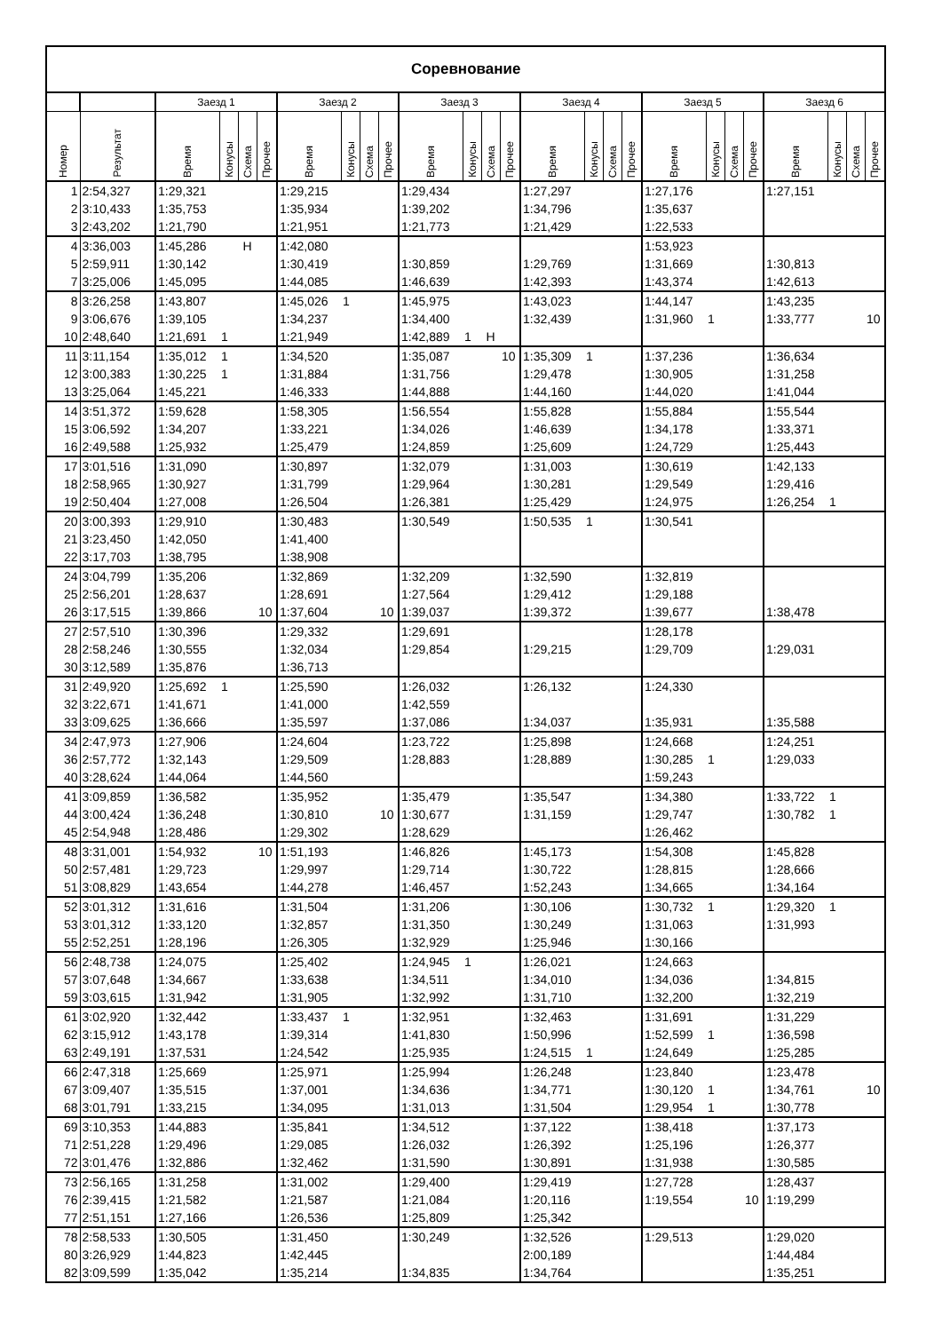| Соревнование | | | | | | | | | | | | | | | | | | | | | | | | | |
| --- | --- | --- | --- | --- | --- | --- | --- | --- | --- | --- | --- | --- | --- | --- | --- | --- | --- | --- | --- | --- | --- | --- | --- | --- | --- |
| | | Заезд 1 | | | | Заезд 2 | | | | Заезд 3 | | | | Заезд 4 | | | | Заезд 5 | | | | Заезд 6 | | | |
| Номер | Результат | Время | Конусы | Схема | Прочее | Время | Конусы | Схема | Прочее | Время | Конусы | Схема | Прочее | Время | Конусы | Схема | Прочее | Время | Конусы | Схема | Прочее | Время | Конусы | Схема | Прочее |
| 1 | 2:54,327 | 1:29,321 | | | | 1:29,215 | | | | 1:29,434 | | | | 1:27,297 | | | | 1:27,176 | | | | 1:27,151 | | | |
| 2 | 3:10,433 | 1:35,753 | | | | 1:35,934 | | | | 1:39,202 | | | | 1:34,796 | | | | 1:35,637 | | | | | | | |
| 3 | 2:43,202 | 1:21,790 | | | | 1:21,951 | | | | 1:21,773 | | | | 1:21,429 | | | | 1:22,533 | | | | | | | |
| 4 | 3:36,003 | 1:45,286 | | Н | | 1:42,080 | | | | | | | | | | | | 1:53,923 | | | | | | | |
| 5 | 2:59,911 | 1:30,142 | | | | 1:30,419 | | | | 1:30,859 | | | | 1:29,769 | | | | 1:31,669 | | | | 1:30,813 | | | |
| 7 | 3:25,006 | 1:45,095 | | | | 1:44,085 | | | | 1:46,639 | | | | 1:42,393 | | | | 1:43,374 | | | | 1:42,613 | | | |
| 8 | 3:26,258 | 1:43,807 | | | | 1:45,026 | 1 | | | 1:45,975 | | | | 1:43,023 | | | | 1:44,147 | | | | 1:43,235 | | | |
| 9 | 3:06,676 | 1:39,105 | | | | 1:34,237 | | | | 1:34,400 | | | | 1:32,439 | | | | 1:31,960 | 1 | | | 1:33,777 | | | 10 |
| 10 | 2:48,640 | 1:21,691 | 1 | | | 1:21,949 | | | | 1:42,889 | 1 | Н | | | | | | | | | | | | | |
| 11 | 3:11,154 | 1:35,012 | 1 | | | 1:34,520 | | | | 1:35,087 | | | 10 | 1:35,309 | 1 | | | 1:37,236 | | | | 1:36,634 | | | |
| 12 | 3:00,383 | 1:30,225 | 1 | | | 1:31,884 | | | | 1:31,756 | | | | 1:29,478 | | | | 1:30,905 | | | | 1:31,258 | | | |
| 13 | 3:25,064 | 1:45,221 | | | | 1:46,333 | | | | 1:44,888 | | | | 1:44,160 | | | | 1:44,020 | | | | 1:41,044 | | | |
| 14 | 3:51,372 | 1:59,628 | | | | 1:58,305 | | | | 1:56,554 | | | | 1:55,828 | | | | 1:55,884 | | | | 1:55,544 | | | |
| 15 | 3:06,592 | 1:34,207 | | | | 1:33,221 | | | | 1:34,026 | | | | 1:46,639 | | | | 1:34,178 | | | | 1:33,371 | | | |
| 16 | 2:49,588 | 1:25,932 | | | | 1:25,479 | | | | 1:24,859 | | | | 1:25,609 | | | | 1:24,729 | | | | 1:25,443 | | | |
| 17 | 3:01,516 | 1:31,090 | | | | 1:30,897 | | | | 1:32,079 | | | | 1:31,003 | | | | 1:30,619 | | | | 1:42,133 | | | |
| 18 | 2:58,965 | 1:30,927 | | | | 1:31,799 | | | | 1:29,964 | | | | 1:30,281 | | | | 1:29,549 | | | | 1:29,416 | | | |
| 19 | 2:50,404 | 1:27,008 | | | | 1:26,504 | | | | 1:26,381 | | | | 1:25,429 | | | | 1:24,975 | | | | 1:26,254 | 1 | | |
| 20 | 3:00,393 | 1:29,910 | | | | 1:30,483 | | | | 1:30,549 | | | | 1:50,535 | 1 | | | 1:30,541 | | | | | | | |
| 21 | 3:23,450 | 1:42,050 | | | | 1:41,400 | | | | | | | | | | | | | | | | | | | |
| 22 | 3:17,703 | 1:38,795 | | | | 1:38,908 | | | | | | | | | | | | | | | | | | | |
| 24 | 3:04,799 | 1:35,206 | | | | 1:32,869 | | | | 1:32,209 | | | | 1:32,590 | | | | 1:32,819 | | | | | | | |
| 25 | 2:56,201 | 1:28,637 | | | | 1:28,691 | | | | 1:27,564 | | | | 1:29,412 | | | | 1:29,188 | | | | | | | |
| 26 | 3:17,515 | 1:39,866 | | | 10 | 1:37,604 | | | 10 | 1:39,037 | | | | 1:39,372 | | | | 1:39,677 | | | | 1:38,478 | | | |
| 27 | 2:57,510 | 1:30,396 | | | | 1:29,332 | | | | 1:29,691 | | | | | | | | 1:28,178 | | | | | | | |
| 28 | 2:58,246 | 1:30,555 | | | | 1:32,034 | | | | 1:29,854 | | | | 1:29,215 | | | | 1:29,709 | | | | 1:29,031 | | | |
| 30 | 3:12,589 | 1:35,876 | | | | 1:36,713 | | | | | | | | | | | | | | | | | | | |
| 31 | 2:49,920 | 1:25,692 | 1 | | | 1:25,590 | | | | 1:26,032 | | | | 1:26,132 | | | | 1:24,330 | | | | | | | |
| 32 | 3:22,671 | 1:41,671 | | | | 1:41,000 | | | | 1:42,559 | | | | | | | | | | | | | | | |
| 33 | 3:09,625 | 1:36,666 | | | | 1:35,597 | | | | 1:37,086 | | | | 1:34,037 | | | | 1:35,931 | | | | 1:35,588 | | | |
| 34 | 2:47,973 | 1:27,906 | | | | 1:24,604 | | | | 1:23,722 | | | | 1:25,898 | | | | 1:24,668 | | | | 1:24,251 | | | |
| 36 | 2:57,772 | 1:32,143 | | | | 1:29,509 | | | | 1:28,883 | | | | 1:28,889 | | | | 1:30,285 | 1 | | | 1:29,033 | | | |
| 40 | 3:28,624 | 1:44,064 | | | | 1:44,560 | | | | | | | | | | | | 1:59,243 | | | | | | | |
| 41 | 3:09,859 | 1:36,582 | | | | 1:35,952 | | | | 1:35,479 | | | | 1:35,547 | | | | 1:34,380 | | | | 1:33,722 | 1 | | |
| 44 | 3:00,424 | 1:36,248 | | | | 1:30,810 | | | 10 | 1:30,677 | | | | 1:31,159 | | | | 1:29,747 | | | | 1:30,782 | 1 | | |
| 45 | 2:54,948 | 1:28,486 | | | | 1:29,302 | | | | 1:28,629 | | | | | | | | 1:26,462 | | | | | | | |
| 48 | 3:31,001 | 1:54,932 | | | 10 | 1:51,193 | | | | 1:46,826 | | | | 1:45,173 | | | | 1:54,308 | | | | 1:45,828 | | | |
| 50 | 2:57,481 | 1:29,723 | | | | 1:29,997 | | | | 1:29,714 | | | | 1:30,722 | | | | 1:28,815 | | | | 1:28,666 | | | |
| 51 | 3:08,829 | 1:43,654 | | | | 1:44,278 | | | | 1:46,457 | | | | 1:52,243 | | | | 1:34,665 | | | | 1:34,164 | | | |
| 52 | 3:01,312 | 1:31,616 | | | | 1:31,504 | | | | 1:31,206 | | | | 1:30,106 | | | | 1:30,732 | 1 | | | 1:29,320 | 1 | | |
| 53 | 3:01,312 | 1:33,120 | | | | 1:32,857 | | | | 1:31,350 | | | | 1:30,249 | | | | 1:31,063 | | | | 1:31,993 | | | |
| 55 | 2:52,251 | 1:28,196 | | | | 1:26,305 | | | | 1:32,929 | | | | 1:25,946 | | | | 1:30,166 | | | | | | | |
| 56 | 2:48,738 | 1:24,075 | | | | 1:25,402 | | | | 1:24,945 | 1 | | | 1:26,021 | | | | 1:24,663 | | | | | | | |
| 57 | 3:07,648 | 1:34,667 | | | | 1:33,638 | | | | 1:34,511 | | | | 1:34,010 | | | | 1:34,036 | | | | 1:34,815 | | | |
| 59 | 3:03,615 | 1:31,942 | | | | 1:31,905 | | | | 1:32,992 | | | | 1:31,710 | | | | 1:32,200 | | | | 1:32,219 | | | |
| 61 | 3:02,920 | 1:32,442 | | | | 1:33,437 | 1 | | | 1:32,951 | | | | 1:32,463 | | | | 1:31,691 | | | | 1:31,229 | | | |
| 62 | 3:15,912 | 1:43,178 | | | | 1:39,314 | | | | 1:41,830 | | | | 1:50,996 | | | | 1:52,599 | 1 | | | 1:36,598 | | | |
| 63 | 2:49,191 | 1:37,531 | | | | 1:24,542 | | | | 1:25,935 | | | | 1:24,515 | 1 | | | 1:24,649 | | | | 1:25,285 | | | |
| 66 | 2:47,318 | 1:25,669 | | | | 1:25,971 | | | | 1:25,994 | | | | 1:26,248 | | | | 1:23,840 | | | | 1:23,478 | | | |
| 67 | 3:09,407 | 1:35,515 | | | | 1:37,001 | | | | 1:34,636 | | | | 1:34,771 | | | | 1:30,120 | 1 | | | 1:34,761 | | | 10 |
| 68 | 3:01,791 | 1:33,215 | | | | 1:34,095 | | | | 1:31,013 | | | | 1:31,504 | | | | 1:29,954 | 1 | | | 1:30,778 | | | |
| 69 | 3:10,353 | 1:44,883 | | | | 1:35,841 | | | | 1:34,512 | | | | 1:37,122 | | | | 1:38,418 | | | | 1:37,173 | | | |
| 71 | 2:51,228 | 1:29,496 | | | | 1:29,085 | | | | 1:26,032 | | | | 1:26,392 | | | | 1:25,196 | | | | 1:26,377 | | | |
| 72 | 3:01,476 | 1:32,886 | | | | 1:32,462 | | | | 1:31,590 | | | | 1:30,891 | | | | 1:31,938 | | | | 1:30,585 | | | |
| 73 | 2:56,165 | 1:31,258 | | | | 1:31,002 | | | | 1:29,400 | | | | 1:29,419 | | | | 1:27,728 | | | | 1:28,437 | | | |
| 76 | 2:39,415 | 1:21,582 | | | | 1:21,587 | | | | 1:21,084 | | | | 1:20,116 | | | | 1:19,554 | | | 10 | 1:19,299 | | | |
| 77 | 2:51,151 | 1:27,166 | | | | 1:26,536 | | | | 1:25,809 | | | | 1:25,342 | | | | | | | | | | | |
| 78 | 2:58,533 | 1:30,505 | | | | 1:31,450 | | | | 1:30,249 | | | | 1:32,526 | | | | 1:29,513 | | | | 1:29,020 | | | |
| 80 | 3:26,929 | 1:44,823 | | | | 1:42,445 | | | | | | | | 2:00,189 | | | | | | | | 1:44,484 | | | |
| 82 | 3:09,599 | 1:35,042 | | | | 1:35,214 | | | | 1:34,835 | | | | 1:34,764 | | | | | | | | 1:35,251 | | | |